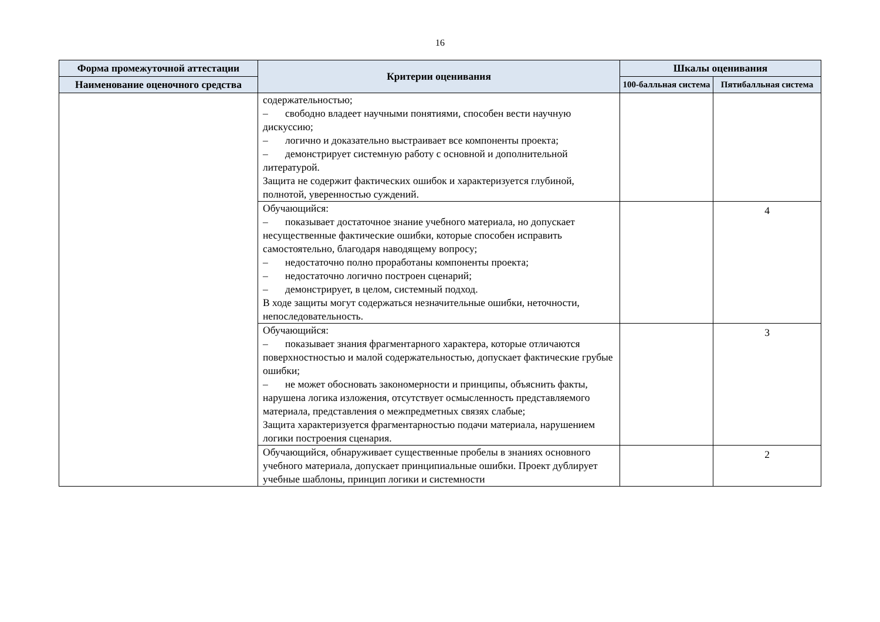16
| Форма промежуточной аттестации | Критерии оценивания | Шкалы оценивания | |
| --- | --- | --- | --- |
| Наименование оценочного средства | | 100-балльная система | Пятибалльная система |
| | содержательностью; – свободно владеет научными понятиями, способен вести научную дискуссию; – логично и доказательно выстраивает все компоненты проекта; – демонстрирует системную работу с основной и дополнительной литературой. Защита не содержит фактических ошибок и характеризуется глубиной, полнотой, уверенностью суждений. | | |
| | Обучающийся: – показывает достаточное знание учебного материала, но допускает несущественные фактические ошибки, которые способен исправить самостоятельно, благодаря наводящему вопросу; – недостаточно полно проработаны компоненты проекта; – недостаточно логично построен сценарий; – демонстрирует, в целом, системный подход. В ходе защиты могут содержаться незначительные ошибки, неточности, непоследовательность. | | 4 |
| | Обучающийся: – показывает знания фрагментарного характера, которые отличаются поверхностностью и малой содержательностью, допускает фактические грубые ошибки; – не может обосновать закономерности и принципы, объяснить факты, нарушена логика изложения, отсутствует осмысленность представляемого материала, представления о межпредметных связях слабые; Защита характеризуется фрагментарностью подачи материала, нарушением логики построения сценария. | | 3 |
| | Обучающийся, обнаруживает существенные пробелы в знаниях основного учебного материала, допускает принципиальные ошибки. Проект дублирует учебные шаблоны, принцип логики и системности | | 2 |